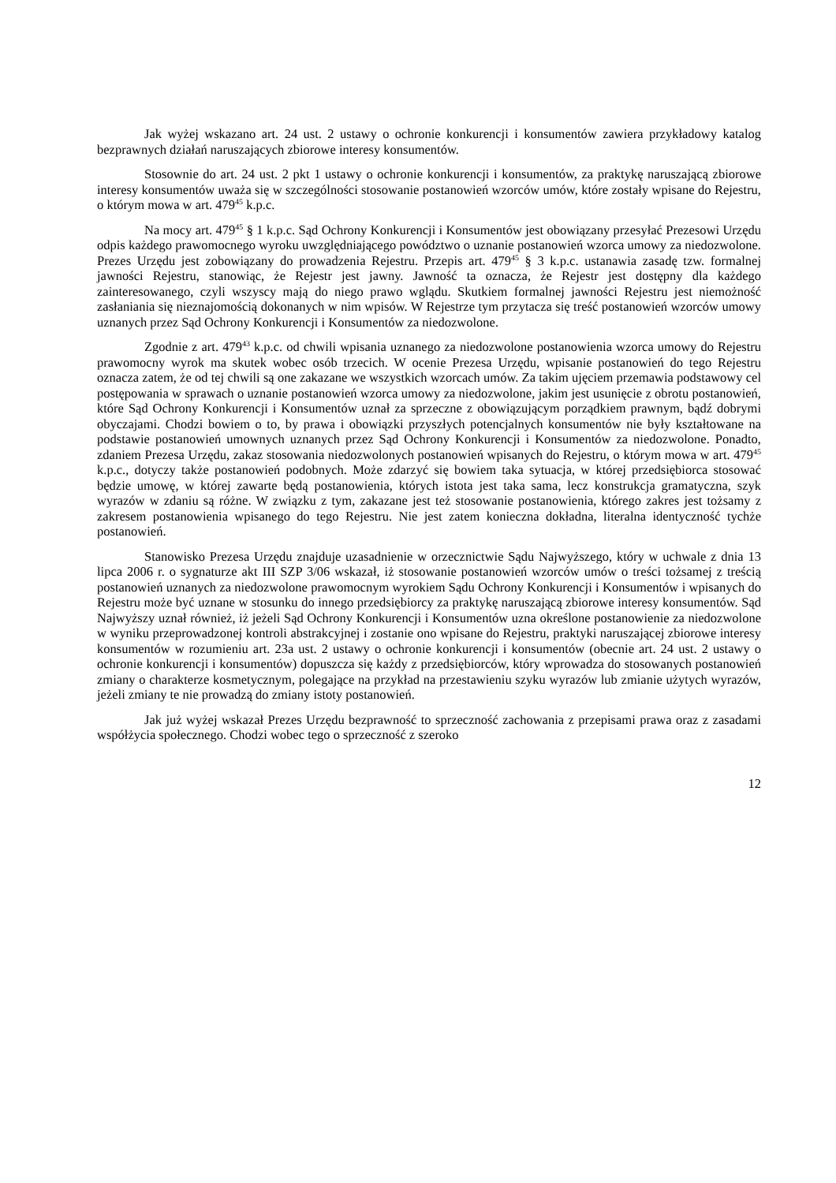Jak wyżej wskazano art. 24 ust. 2 ustawy o ochronie konkurencji i konsumentów zawiera przykładowy katalog bezprawnych działań naruszających zbiorowe interesy konsumentów.
Stosownie do art. 24 ust. 2 pkt 1 ustawy o ochronie konkurencji i konsumentów, za praktykę naruszającą zbiorowe interesy konsumentów uważa się w szczególności stosowanie postanowień wzorców umów, które zostały wpisane do Rejestru, o którym mowa w art. 479<sup>45</sup> k.p.c.
Na mocy art. 479<sup>45</sup> § 1 k.p.c. Sąd Ochrony Konkurencji i Konsumentów jest obowiązany przesyłać Prezesowi Urzędu odpis każdego prawomocnego wyroku uwzględniającego powództwo o uznanie postanowień wzorca umowy za niedozwolone. Prezes Urzędu jest zobowiązany do prowadzenia Rejestru. Przepis art. 479<sup>45</sup> § 3 k.p.c. ustanawia zasadę tzw. formalnej jawności Rejestru, stanowiąc, że Rejestr jest jawny. Jawność ta oznacza, że Rejestr jest dostępny dla każdego zainteresowanego, czyli wszyscy mają do niego prawo wglądu. Skutkiem formalnej jawności Rejestru jest niemożność zasłaniania się nieznajomością dokonanych w nim wpisów. W Rejestrze tym przytacza się treść postanowień wzorców umowy uznanych przez Sąd Ochrony Konkurencji i Konsumentów za niedozwolone.
Zgodnie z art. 479<sup>43</sup> k.p.c. od chwili wpisania uznanego za niedozwolone postanowienia wzorca umowy do Rejestru prawomocny wyrok ma skutek wobec osób trzecich. W ocenie Prezesa Urzędu, wpisanie postanowień do tego Rejestru oznacza zatem, że od tej chwili są one zakazane we wszystkich wzorcach umów. Za takim ujęciem przemawia podstawowy cel postępowania w sprawach o uznanie postanowień wzorca umowy za niedozwolone, jakim jest usunięcie z obrotu postanowień, które Sąd Ochrony Konkurencji i Konsumentów uznał za sprzeczne z obowiązującym porządkiem prawnym, bądź dobrymi obyczajami. Chodzi bowiem o to, by prawa i obowiązki przyszłych potencjalnych konsumentów nie były kształtowane na podstawie postanowień umownych uznanych przez Sąd Ochrony Konkurencji i Konsumentów za niedozwolone. Ponadto, zdaniem Prezesa Urzędu, zakaz stosowania niedozwolonych postanowień wpisanych do Rejestru, o którym mowa w art. 479<sup>45</sup> k.p.c., dotyczy także postanowień podobnych. Może zdarzyć się bowiem taka sytuacja, w której przedsiębiorca stosować będzie umowę, w której zawarte będą postanowienia, których istota jest taka sama, lecz konstrukcja gramatyczna, szyk wyrazów w zdaniu są różne. W związku z tym, zakazane jest też stosowanie postanowienia, którego zakres jest tożsamy z zakresem postanowienia wpisanego do tego Rejestru. Nie jest zatem konieczna dokładna, literalna identyczność tychże postanowień.
Stanowisko Prezesa Urzędu znajduje uzasadnienie w orzecznictwie Sądu Najwyższego, który w uchwale z dnia 13 lipca 2006 r. o sygnaturze akt III SZP 3/06 wskazał, iż stosowanie postanowień wzorców umów o treści tożsamej z treścią postanowień uznanych za niedozwolone prawomocnym wyrokiem Sądu Ochrony Konkurencji i Konsumentów i wpisanych do Rejestru może być uznane w stosunku do innego przedsiębiorcy za praktykę naruszającą zbiorowe interesy konsumentów. Sąd Najwyższy uznał również, iż jeżeli Sąd Ochrony Konkurencji i Konsumentów uzna określone postanowienie za niedozwolone w wyniku przeprowadzonej kontroli abstrakcyjnej i zostanie ono wpisane do Rejestru, praktyki naruszającej zbiorowe interesy konsumentów w rozumieniu art. 23a ust. 2 ustawy o ochronie konkurencji i konsumentów (obecnie art. 24 ust. 2 ustawy o ochronie konkurencji i konsumentów) dopuszcza się każdy z przedsiębiorców, który wprowadza do stosowanych postanowień zmiany o charakterze kosmetycznym, polegające na przykład na przestawieniu szyku wyrazów lub zmianie użytych wyrazów, jeżeli zmiany te nie prowadzą do zmiany istoty postanowień.
Jak już wyżej wskazał Prezes Urzędu bezprawność to sprzeczność zachowania z przepisami prawa oraz z zasadami współżycia społecznego. Chodzi wobec tego o sprzeczność z szeroko
12